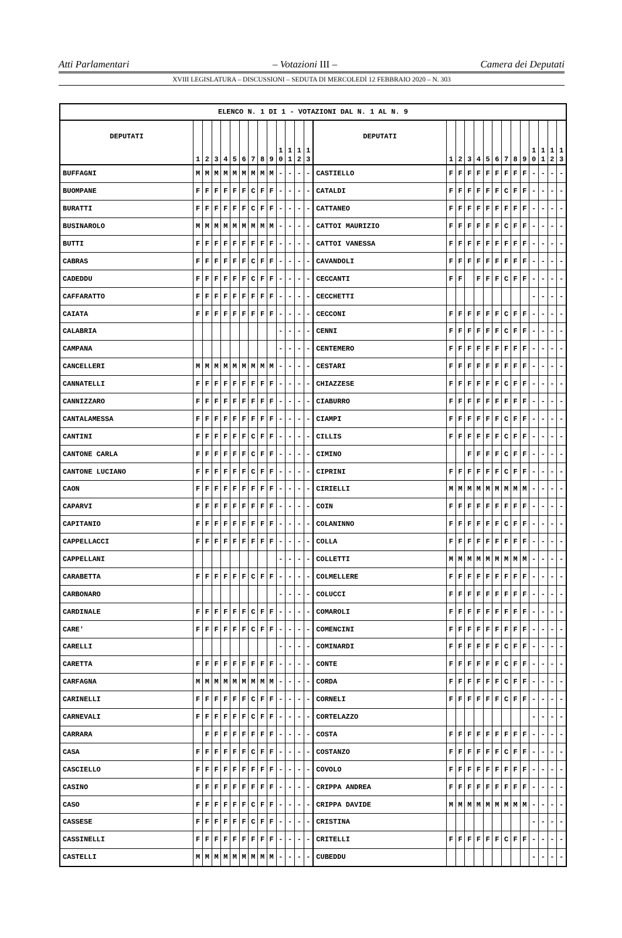Atti Parlamentari – Votazioni III – Camera dei Deputati
XVIII LEGISLATURA – DISCUSSIONI – SEDUTA DI MERCOLEDÌ 12 FEBBRAIO 2020 – N. 303
| ELENCO N. 1 DI 1 - VOTAZIONI DAL N. 1 AL N. 9 | | | | | | | | | | | | | | | | | | | | | | | | | | | |
| --- | --- | --- | --- | --- | --- | --- | --- | --- | --- | --- | --- | --- | --- | --- | --- | --- | --- | --- | --- | --- | --- | --- | --- | --- | --- | --- | --- |
| DEPUTATI | 1 | 2 | 3 | 4 | 5 | 6 | 7 | 8 | 9 | 1 0 | 1 1 | 1 2 | 1 3 | DEPUTATI | 1 | 2 | 3 | 4 | 5 | 6 | 7 | 8 | 9 | 1 0 | 1 1 | 1 2 | 1 3 |
| BUFFAGNI | M | M | M | M | M | M | M | M | M | - | - | - | - | CASTIELLO | F | F | F | F | F | F | F | F | F | - | - | - | - |
| BUOMPANE | F | F | F | F | F | F | C | F | F | - | - | - | - | CATALDI | F | F | F | F | F | F | C | F | F | - | - | - | - |
| BURATTI | F | F | F | F | F | F | C | F | F | - | - | - | - | CATTANEO | F | F | F | F | F | F | F | F | F | - | - | - | - |
| BUSINAROLO | M | M | M | M | M | M | M | M | M | - | - | - | - | CATTOI MAURIZIO | F | F | F | F | F | F | C | F | F | - | - | - | - |
| BUTTI | F | F | F | F | F | F | F | F | F | - | - | - | - | CATTOI VANESSA | F | F | F | F | F | F | F | F | F | - | - | - | - |
| CABRAS | F | F | F | F | F | F | C | F | F | - | - | - | - | CAVANDOLI | F | F | F | F | F | F | F | F | F | - | - | - | - |
| CADEDDU | F | F | F | F | F | F | C | F | F | - | - | - | - | CECCANTI | F | F | | F | F | F | C | F | F | - | - | - | - |
| CAFFARATTO | F | F | F | F | F | F | F | F | F | - | - | - | - | CECCHETTI | | | | | | | | | | - | - | - | - |
| CAIATA | F | F | F | F | F | F | F | F | F | - | - | - | - | CECCONI | F | F | F | F | F | F | C | F | F | - | - | - | - |
| CALABRIA | | | | | | | | | | - | - | - | - | CENNI | F | F | F | F | F | F | C | F | F | - | - | - | - |
| CAMPANA | | | | | | | | | | - | - | - | - | CENTEMERO | F | F | F | F | F | F | F | F | F | - | - | - | - |
| CANCELLERI | M | M | M | M | M | M | M | M | M | - | - | - | - | CESTARI | F | F | F | F | F | F | F | F | F | - | - | - | - |
| CANNATELLI | F | F | F | F | F | F | F | F | F | - | - | - | - | CHIAZZESE | F | F | F | F | F | F | C | F | F | - | - | - | - |
| CANNIZZARO | F | F | F | F | F | F | F | F | F | - | - | - | - | CIABURRO | F | F | F | F | F | F | F | F | F | - | - | - | - |
| CANTALAMESSA | F | F | F | F | F | F | F | F | F | - | - | - | - | CIAMPI | F | F | F | F | F | F | C | F | F | - | - | - | - |
| CANTINI | F | F | F | F | F | F | C | F | F | - | - | - | - | CILLIS | F | F | F | F | F | F | C | F | F | - | - | - | - |
| CANTONE CARLA | F | F | F | F | F | F | C | F | F | - | - | - | - | CIMINO | | | F | F | F | F | C | F | F | - | - | - | - |
| CANTONE LUCIANO | F | F | F | F | F | F | C | F | F | - | - | - | - | CIPRINI | F | F | F | F | F | F | C | F | F | - | - | - | - |
| CAON | F | F | F | F | F | F | F | F | F | - | - | - | - | CIRIELLI | M | M | M | M | M | M | M | M | M | - | - | - | - |
| CAPARVI | F | F | F | F | F | F | F | F | F | - | - | - | - | COIN | F | F | F | F | F | F | F | F | F | - | - | - | - |
| CAPITANIO | F | F | F | F | F | F | F | F | F | - | - | - | - | COLANINNO | F | F | F | F | F | F | C | F | F | - | - | - | - |
| CAPPELLACCI | F | F | F | F | F | F | F | F | F | - | - | - | - | COLLA | F | F | F | F | F | F | F | F | F | - | - | - | - |
| CAPPELLANI | | | | | | | | | | - | - | - | - | COLLETTI | M | M | M | M | M | M | M | M | M | - | - | - | - |
| CARABETTA | F | F | F | F | F | F | C | F | F | - | - | - | - | COLMELLERE | F | F | F | F | F | F | F | F | F | - | - | - | - |
| CARBONARO | | | | | | | | | | - | - | - | - | COLUCCI | F | F | F | F | F | F | F | F | F | - | - | - | - |
| CARDINALE | F | F | F | F | F | F | C | F | F | - | - | - | - | COMAROLI | F | F | F | F | F | F | F | F | F | - | - | - | - |
| CARE' | F | F | F | F | F | F | C | F | F | - | - | - | - | COMENCINI | F | F | F | F | F | F | F | F | F | - | - | - | - |
| CARELLI | | | | | | | | | | - | - | - | - | COMINARDI | F | F | F | F | F | F | C | F | F | - | - | - | - |
| CARETTA | F | F | F | F | F | F | F | F | F | - | - | - | - | CONTE | F | F | F | F | F | F | C | F | F | - | - | - | - |
| CARFAGNA | M | M | M | M | M | M | M | M | M | - | - | - | - | CORDA | F | F | F | F | F | F | C | F | F | - | - | - | - |
| CARINELLI | F | F | F | F | F | F | C | F | F | - | - | - | - | CORNELI | F | F | F | F | F | F | C | F | F | - | - | - | - |
| CARNEVALI | F | F | F | F | F | F | C | F | F | - | - | - | - | CORTELAZZO | | | | | | | | | | - | - | - | - |
| CARRARA | | F | F | F | F | F | F | F | F | - | - | - | - | COSTA | F | F | F | F | F | F | F | F | F | - | - | - | - |
| CASA | F | F | F | F | F | F | C | F | F | - | - | - | - | COSTANZO | F | F | F | F | F | F | C | F | F | - | - | - | - |
| CASCIELLO | F | F | F | F | F | F | F | F | F | - | - | - | - | COVOLO | F | F | F | F | F | F | F | F | F | - | - | - | - |
| CASINO | F | F | F | F | F | F | F | F | F | - | - | - | - | CRIPPA ANDREA | F | F | F | F | F | F | F | F | F | - | - | - | - |
| CASO | F | F | F | F | F | F | C | F | F | - | - | - | - | CRIPPA DAVIDE | M | M | M | M | M | M | M | M | M | - | - | - | - |
| CASSESE | F | F | F | F | F | F | C | F | F | - | - | - | - | CRISTINA | | | | | | | | | | - | - | - | - |
| CASSINELLI | F | F | F | F | F | F | F | F | F | - | - | - | - | CRITELLI | F | F | F | F | F | F | C | F | F | - | - | - | - |
| CASTELLI | M | M | M | M | M | M | M | M | M | - | - | - | - | CUBEDDU | | | | | | | | | | - | - | - | - |